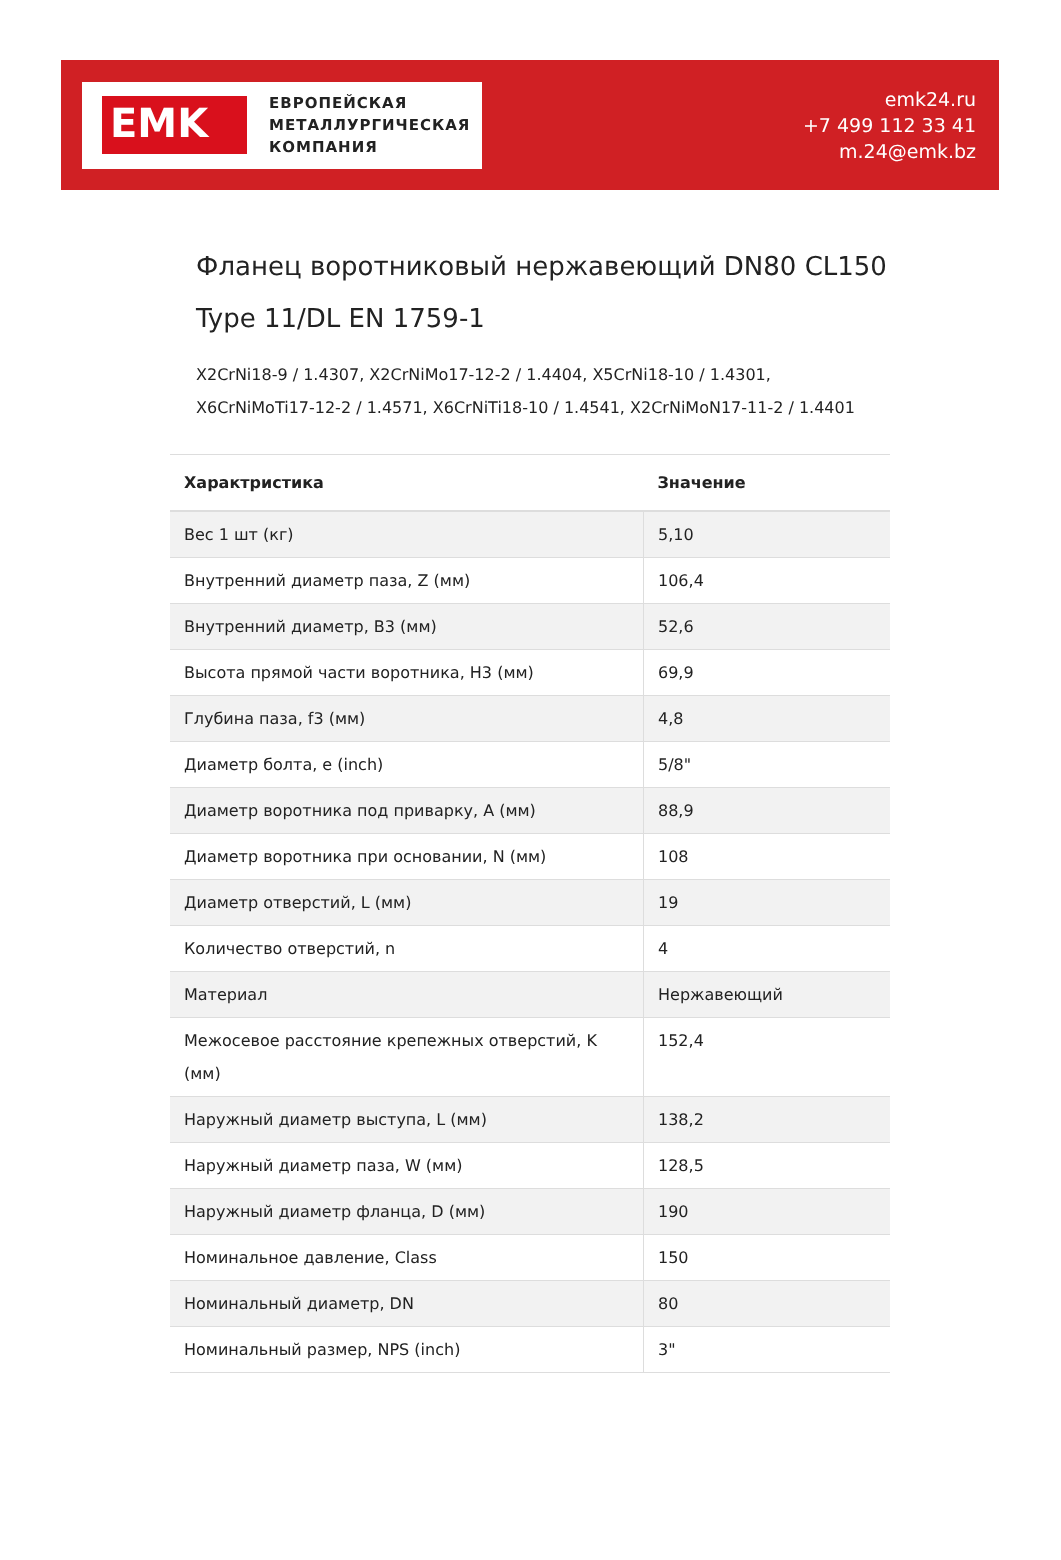EMK
ЕВРОПЕЙСКАЯ
МЕТАЛЛУРГИЧЕСКАЯ
КОМПАНИЯ
emk24.ru
+7 499 112 33 41
m.24@emk.bz
Фланец воротниковый нержавеющий DN80 CL150 Type 11/DL EN 1759-1
X2CrNi18-9 / 1.4307, X2CrNiMo17-12-2 / 1.4404, X5CrNi18-10 / 1.4301, X6CrNiMoTi17-12-2 / 1.4571, X6CrNiTi18-10 / 1.4541, X2CrNiMoN17-11-2 / 1.4401
| Характристика | Значение |
| --- | --- |
| Вес 1 шт (кг) | 5,10 |
| Внутренний диаметр паза, Z (мм) | 106,4 |
| Внутренний диаметр, B3 (мм) | 52,6 |
| Высота прямой части воротника, H3 (мм) | 69,9 |
| Глубина паза, f3 (мм) | 4,8 |
| Диаметр болта, e (inch) | 5/8" |
| Диаметр воротника под приварку, A (мм) | 88,9 |
| Диаметр воротника при основании, N (мм) | 108 |
| Диаметр отверстий, L (мм) | 19 |
| Количество отверстий, n | 4 |
| Материал | Нержавеющий |
| Межосевое расстояние крепежных отверстий, K (мм) | 152,4 |
| Наружный диаметр выступа, L (мм) | 138,2 |
| Наружный диаметр паза, W (мм) | 128,5 |
| Наружный диаметр фланца, D (мм) | 190 |
| Номинальное давление, Class | 150 |
| Номинальный диаметр, DN | 80 |
| Номинальный размер, NPS (inch) | 3" |